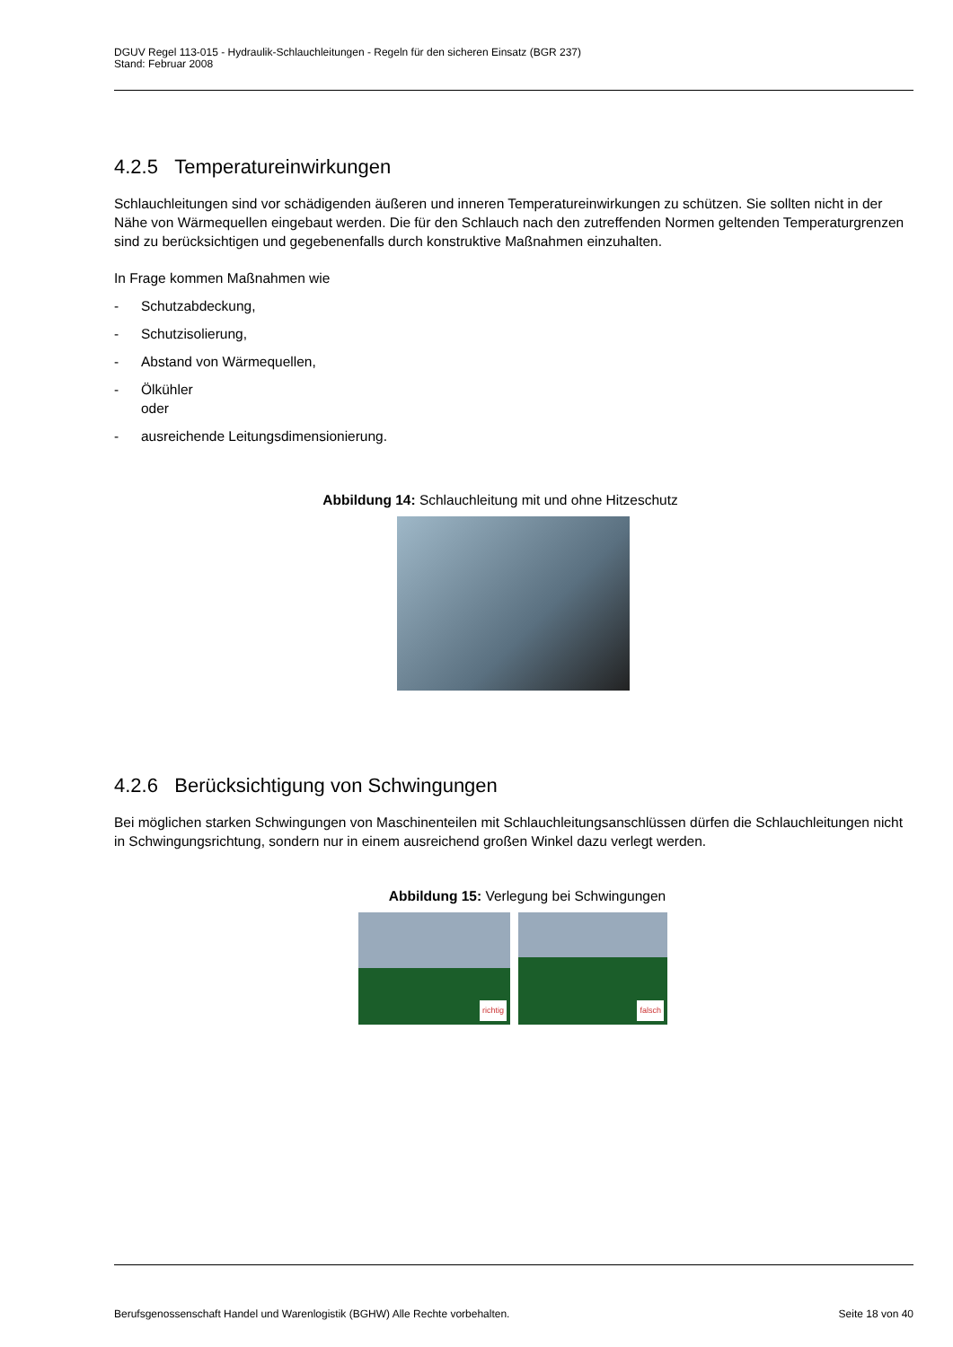DGUV Regel 113-015 - Hydraulik-Schlauchleitungen - Regeln für den sicheren Einsatz (BGR 237)
Stand: Februar 2008
4.2.5 Temperatureinwirkungen
Schlauchleitungen sind vor schädigenden äußeren und inneren Temperatureinwirkungen zu schützen. Sie sollten nicht in der Nähe von Wärmequellen eingebaut werden. Die für den Schlauch nach den zutreffenden Normen geltenden Temperaturgrenzen sind zu berücksichtigen und gegebenenfalls durch konstruktive Maßnahmen einzuhalten.
In Frage kommen Maßnahmen wie
- Schutzabdeckung,
- Schutzisolierung,
- Abstand von Wärmequellen,
- Ölkühler
oder
- ausreichende Leitungsdimensionierung.
Abbildung 14: Schlauchleitung mit und ohne Hitzeschutz
4.2.6 Berücksichtigung von Schwingungen
Bei möglichen starken Schwingungen von Maschinenteilen mit Schlauchleitungsanschlüssen dürfen die Schlauchleitungen nicht in Schwingungsrichtung, sondern nur in einem ausreichend großen Winkel dazu verlegt werden.
Abbildung 15: Verlegung bei Schwingungen
richtig
falsch
Berufsgenossenschaft Handel und Warenlogistik (BGHW) Alle Rechte vorbehalten. Seite 18 von 40